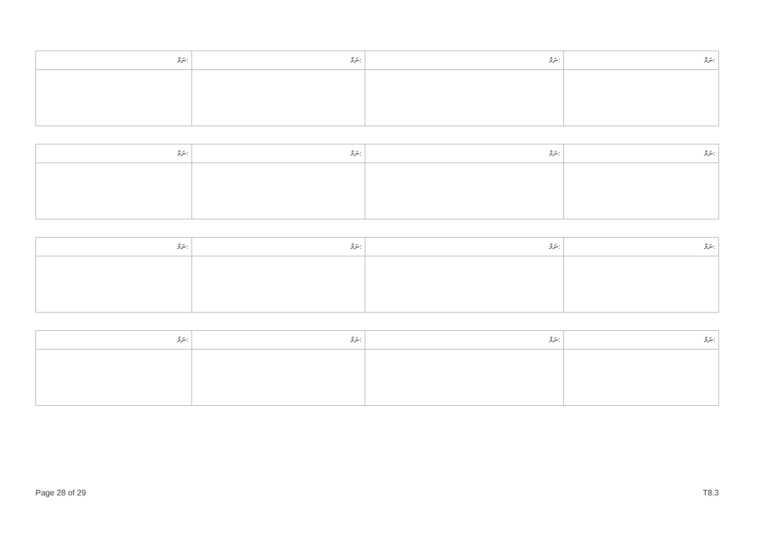| ނަމް: | ނަމް: | ނަމް: | ނަމް: |
| --- | --- | --- | --- |
| ނަމް: | ނަމް: | ނަމް: | ނަމް: |
| --- | --- | --- | --- |
| ނަމް: | ނަމް: | ނަމް: | ނަމް: |
| --- | --- | --- | --- |
| ނަމް: | ނަމް: | ނަމް: | ނަމް: |
| --- | --- | --- | --- |
Page 28 of 29 T8.3